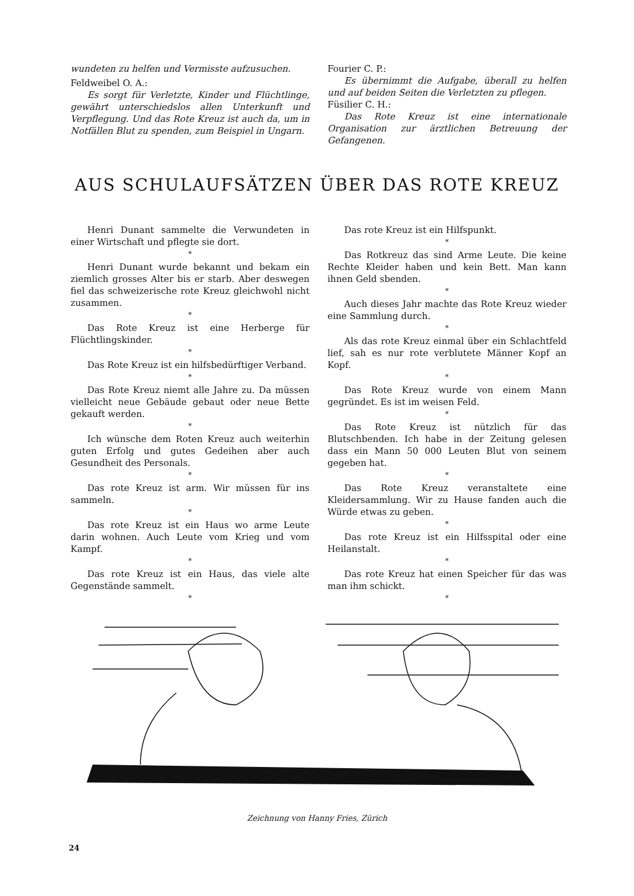wundeten zu helfen und Vermisste aufzusuchen.
Feldweibel O. A.:
Es sorgt für Verletzte, Kinder und Flüchtlinge, gewährt unterschiedslos allen Unterkunft und Verpflegung. Und das Rote Kreuz ist auch da, um in Notfällen Blut zu spenden, zum Beispiel in Ungarn.
Fourier C. P.:
Es übernimmt die Aufgabe, überall zu helfen und auf beiden Seiten die Verletzten zu pflegen.
Füsilier C. H.:
Das Rote Kreuz ist eine internationale Organisation zur ärztlichen Betreuung der Gefangenen.
AUS SCHULAUFSÄTZEN ÜBER DAS ROTE KREUZ
Henri Dunant sammelte die Verwundeten in einer Wirtschaft und pflegte sie dort.
*
Henri Dunant wurde bekannt und bekam ein ziemlich grosses Alter bis er starb. Aber deswegen fiel das schweizerische rote Kreuz gleichwohl nicht zusammen.
*
Das Rote Kreuz ist eine Herberge für Flüchtlingskinder.
*
Das Rote Kreuz ist ein hilfsbedürftiger Verband.
*
Das Rote Kreuz niemt alle Jahre zu. Da müssen vielleicht neue Gebäude gebaut oder neue Bette gekauft werden.
*
Ich wünsche dem Roten Kreuz auch weiterhin guten Erfolg und gutes Gedeihen aber auch Gesundheit des Personals.
*
Das rote Kreuz ist arm. Wir müssen für ins sammeln.
*
Das rote Kreuz ist ein Haus wo arme Leute darin wohnen. Auch Leute vom Krieg und vom Kampf.
*
Das rote Kreuz ist ein Haus, das viele alte Gegenstände sammelt.
*
Das rote Kreuz ist ein Hilfspunkt.
*
Das Rotkreuz das sind Arme Leute. Die keine Rechte Kleider haben und kein Bett. Man kann ihnen Geld sbenden.
*
Auch dieses Jahr machte das Rote Kreuz wieder eine Sammlung durch.
*
Als das rote Kreuz einmal über ein Schlachtfeld lief, sah es nur rote verblutete Männer Kopf an Kopf.
*
Das Rote Kreuz wurde von einem Mann gegründet. Es ist im weisen Feld.
*
Das Rote Kreuz ist nützlich für das Blutschbenden. Ich habe in der Zeitung gelesen dass ein Mann 50 000 Leuten Blut von seinem gegeben hat.
*
Das Rote Kreuz veranstaltete eine Kleidersammlung. Wir zu Hause fanden auch die Würde etwas zu geben.
*
Das rote Kreuz ist ein Hilfsspital oder eine Heilanstalt.
*
Das rote Kreuz hat einen Speicher für das was man ihm schickt.
*
Zeichnung von Hanny Fries, Zürich
24